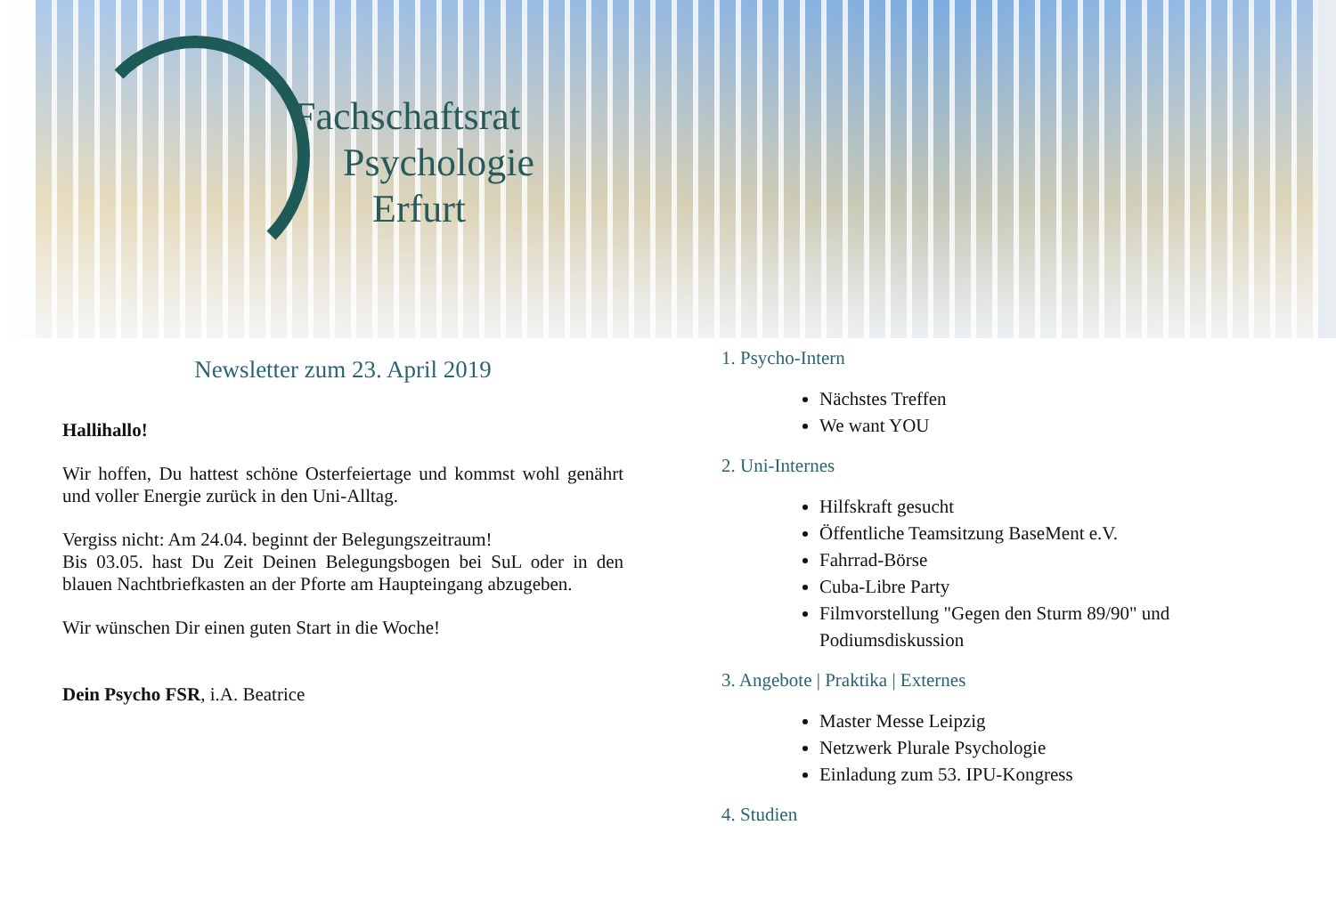Fachschaftsrat
Psychologie
Erfurt
Newsletter zum 23. April 2019
Hallihallo!
Wir hoffen, Du hattest schöne Osterfeiertage und kommst wohl genährt und voller Energie zurück in den Uni-Alltag.
Vergiss nicht: Am 24.04. beginnt der Belegungszeitraum!
Bis 03.05. hast Du Zeit Deinen Belegungsbogen bei SuL oder in den blauen Nachtbriefkasten an der Pforte am Haupteingang abzugeben.
Wir wünschen Dir einen guten Start in die Woche!
Dein Psycho FSR, i.A. Beatrice
1. Psycho-Intern
Nächstes Treffen
We want YOU
2. Uni-Internes
Hilfskraft gesucht
Öffentliche Teamsitzung BaseMent e.V.
Fahrrad-Börse
Cuba-Libre Party
Filmvorstellung "Gegen den Sturm 89/90" und Podiumsdiskussion
3. Angebote | Praktika | Externes
Master Messe Leipzig
Netzwerk Plurale Psychologie
Einladung zum 53. IPU-Kongress
4. Studien